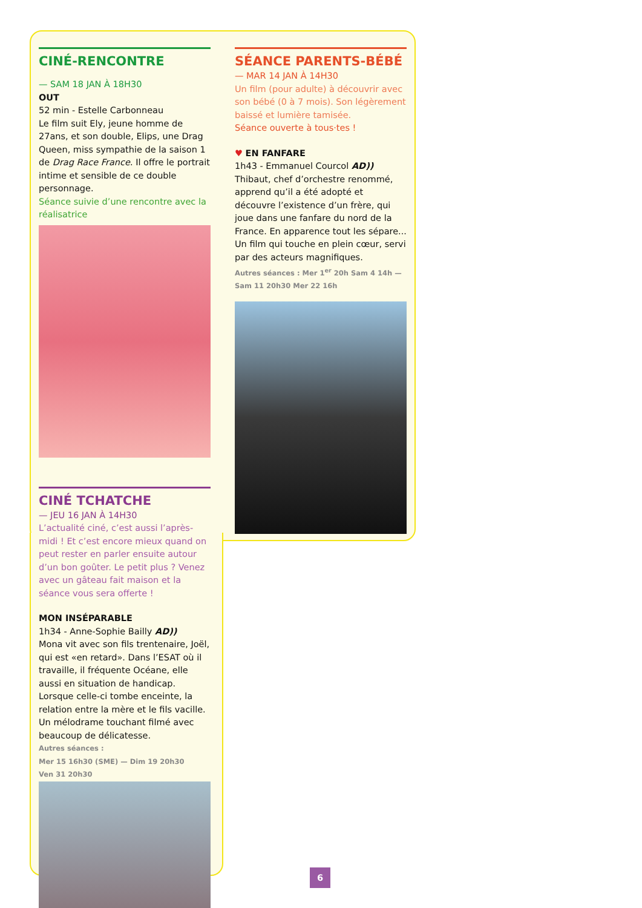CINÉ-RENCONTRE
— SAM 18 JAN À 18H30
OUT
52 min - Estelle Carbonneau
Le film suit Ely, jeune homme de 27ans, et son double, Elips, une Drag Queen, miss sympathie de la saison 1 de Drag Race France. Il offre le portrait intime et sensible de ce double personnage.
Séance suivie d’une rencontre avec la réalisatrice
CINÉ TCHATCHE
— JEU 16 JAN À 14H30
L’actualité ciné, c’est aussi l’après-midi ! Et c’est encore mieux quand on peut rester en parler ensuite autour d’un bon goûter. Le petit plus ? Venez avec un gâteau fait maison et la séance vous sera offerte !
MON INSÉPARABLE
1h34 - Anne-Sophie Bailly AD))
Mona vit avec son fils trentenaire, Joël, qui est «en retard». Dans l’ESAT où il travaille, il fréquente Océane, elle aussi en situation de handicap. Lorsque celle-ci tombe enceinte, la relation entre la mère et le fils vacille. Un mélodrame touchant filmé avec beaucoup de délicatesse.
Autres séances :
Mer 15 16h30 (SME) — Dim 19 20h30
Ven 31 20h30
SÉANCE PARENTS-BÉBÉ
— MAR 14 JAN À 14H30
Un film (pour adulte) à découvrir avec son bébé (0 à 7 mois). Son légèrement baissé et lumière tamisée.
Séance ouverte à tous·tes !
♥ EN FANFARE
1h43 - Emmanuel Courcol AD))
Thibaut, chef d’orchestre renommé, apprend qu’il a été adopté et découvre l’existence d’un frère, qui joue dans une fanfare du nord de la France. En apparence tout les sépare... Un film qui touche en plein cœur, servi par des acteurs magnifiques.
Autres séances : Mer 1<sup>er</sup> 20h Sam 4 14h — Sam 11 20h30 Mer 22 16h
6